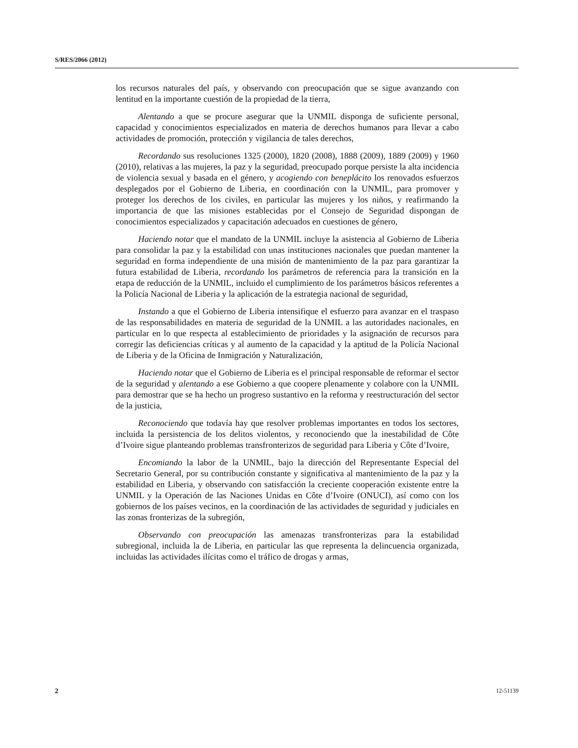S/RES/2066 (2012)
los recursos naturales del país, y observando con preocupación que se sigue avanzando con lentitud en la importante cuestión de la propiedad de la tierra,
Alentando a que se procure asegurar que la UNMIL disponga de suficiente personal, capacidad y conocimientos especializados en materia de derechos humanos para llevar a cabo actividades de promoción, protección y vigilancia de tales derechos,
Recordando sus resoluciones 1325 (2000), 1820 (2008), 1888 (2009), 1889 (2009) y 1960 (2010), relativas a las mujeres, la paz y la seguridad, preocupado porque persiste la alta incidencia de violencia sexual y basada en el género, y acogiendo con beneplácito los renovados esfuerzos desplegados por el Gobierno de Liberia, en coordinación con la UNMIL, para promover y proteger los derechos de los civiles, en particular las mujeres y los niños, y reafirmando la importancia de que las misiones establecidas por el Consejo de Seguridad dispongan de conocimientos especializados y capacitación adecuados en cuestiones de género,
Haciendo notar que el mandato de la UNMIL incluye la asistencia al Gobierno de Liberia para consolidar la paz y la estabilidad con unas instituciones nacionales que puedan mantener la seguridad en forma independiente de una misión de mantenimiento de la paz para garantizar la futura estabilidad de Liberia, recordando los parámetros de referencia para la transición en la etapa de reducción de la UNMIL, incluido el cumplimiento de los parámetros básicos referentes a la Policía Nacional de Liberia y la aplicación de la estrategia nacional de seguridad,
Instando a que el Gobierno de Liberia intensifique el esfuerzo para avanzar en el traspaso de las responsabilidades en materia de seguridad de la UNMIL a las autoridades nacionales, en particular en lo que respecta al establecimiento de prioridades y la asignación de recursos para corregir las deficiencias críticas y al aumento de la capacidad y la aptitud de la Policía Nacional de Liberia y de la Oficina de Inmigración y Naturalización,
Haciendo notar que el Gobierno de Liberia es el principal responsable de reformar el sector de la seguridad y alentando a ese Gobierno a que coopere plenamente y colabore con la UNMIL para demostrar que se ha hecho un progreso sustantivo en la reforma y reestructuración del sector de la justicia,
Reconociendo que todavía hay que resolver problemas importantes en todos los sectores, incluida la persistencia de los delitos violentos, y reconociendo que la inestabilidad de Côte d’Ivoire sigue planteando problemas transfronterizos de seguridad para Liberia y Côte d’Ivoire,
Encomiando la labor de la UNMIL, bajo la dirección del Representante Especial del Secretario General, por su contribución constante y significativa al mantenimiento de la paz y la estabilidad en Liberia, y observando con satisfacción la creciente cooperación existente entre la UNMIL y la Operación de las Naciones Unidas en Côte d’Ivoire (ONUCI), así como con los gobiernos de los países vecinos, en la coordinación de las actividades de seguridad y judiciales en las zonas fronterizas de la subregión,
Observando con preocupación las amenazas transfronterizas para la estabilidad subregional, incluida la de Liberia, en particular las que representa la delincuencia organizada, incluidas las actividades ilícitas como el tráfico de drogas y armas,
2 12-51139